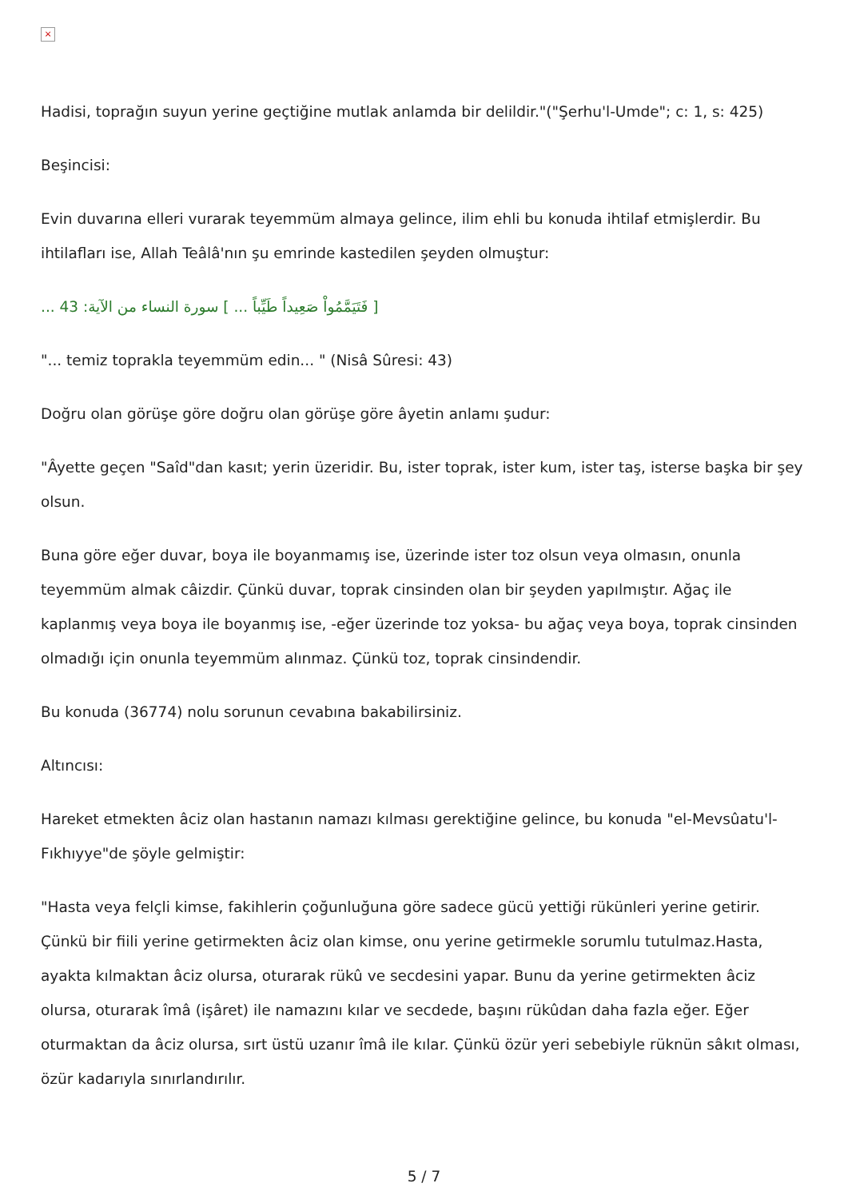×
Hadisi, toprağın suyun yerine geçtiğine mutlak anlamda bir delildir."("Şerhu'l-Umde"; c: 1, s: 425)
Beşincisi:
Evin duvarına elleri vurarak teyemmüm almaya gelince, ilim ehli bu konuda ihtilaf etmişlerdir. Bu ihtilafları ise, Allah Teâlâ'nın şu emrinde kastedilen şeyden olmuştur:
[ فَتَيَمَّمُواْ صَعِيداً طَيِّباً ... ] سورة النساء من الآية: 43 ...
"... temiz toprakla teyemmüm edin... " (Nisâ Sûresi: 43)
Doğru olan görüşe göre doğru olan görüşe göre âyetin anlamı şudur:
"Âyette geçen "Saîd"dan kasıt; yerin üzeridir. Bu, ister toprak, ister kum, ister taş, isterse başka bir şey olsun.
Buna göre eğer duvar, boya ile boyanmamış ise, üzerinde ister toz olsun veya olmasın, onunla teyemmüm almak câizdir. Çünkü duvar, toprak cinsinden olan bir şeyden yapılmıştır. Ağaç ile kaplanmış veya boya ile boyanmış ise, -eğer üzerinde toz yoksa- bu ağaç veya boya, toprak cinsinden olmadığı için onunla teyemmüm alınmaz. Çünkü toz, toprak cinsindendir.
Bu konuda (36774) nolu sorunun cevabına bakabilirsiniz.
Altıncısı:
Hareket etmekten âciz olan hastanın namazı kılması gerektiğine gelince, bu konuda "el-Mevsûatu'l-Fıkhıyye"de şöyle gelmiştir:
"Hasta veya felçli kimse, fakihlerin çoğunluğuna göre sadece gücü yettiği rükünleri yerine getirir. Çünkü bir fiili yerine getirmekten âciz olan kimse, onu yerine getirmekle sorumlu tutulmaz.Hasta, ayakta kılmaktan âciz olursa, oturarak rükû ve secdesini yapar. Bunu da yerine getirmekten âciz olursa, oturarak îmâ (işâret) ile namazını kılar ve secdede, başını rükûdan daha fazla eğer. Eğer oturmaktan da âciz olursa, sırt üstü uzanır îmâ ile kılar. Çünkü özür yeri sebebiyle rüknün sâkıt olması, özür kadarıyla sınırlandırılır.
5 / 7